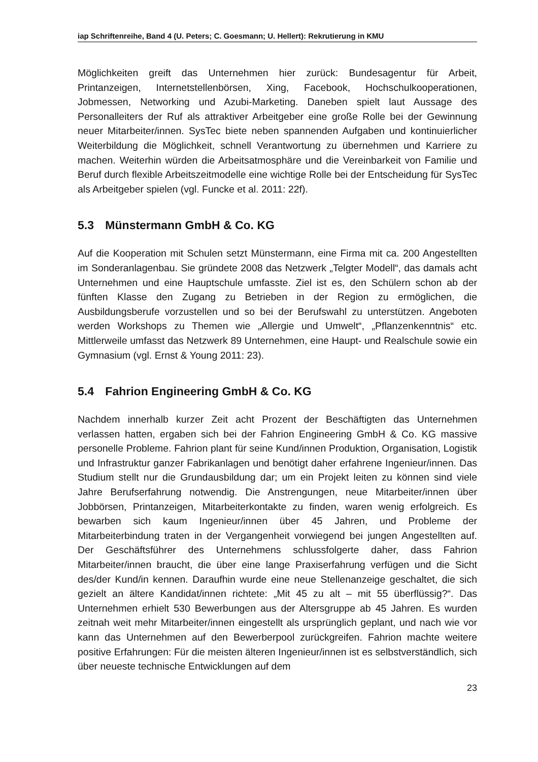iap Schriftenreihe, Band 4 (U. Peters; C. Goesmann; U. Hellert): Rekrutierung in KMU
Möglichkeiten greift das Unternehmen hier zurück: Bundesagentur für Arbeit, Printanzeigen, Internetstellenbörsen, Xing, Facebook, Hochschulkooperationen, Jobmessen, Networking und Azubi-Marketing. Daneben spielt laut Aussage des Personalleiters der Ruf als attraktiver Arbeitgeber eine große Rolle bei der Gewinnung neuer Mitarbeiter/innen. SysTec biete neben spannenden Aufgaben und kontinuierlicher Weiterbildung die Möglichkeit, schnell Verantwortung zu übernehmen und Karriere zu machen. Weiterhin würden die Arbeitsatmosphäre und die Vereinbarkeit von Familie und Beruf durch flexible Arbeitszeitmodelle eine wichtige Rolle bei der Entscheidung für SysTec als Arbeitgeber spielen (vgl. Funcke et al. 2011: 22f).
5.3 Münstermann GmbH & Co. KG
Auf die Kooperation mit Schulen setzt Münstermann, eine Firma mit ca. 200 Angestellten im Sonderanlagenbau. Sie gründete 2008 das Netzwerk „Telgter Modell“, das damals acht Unternehmen und eine Hauptschule umfasste. Ziel ist es, den Schülern schon ab der fünften Klasse den Zugang zu Betrieben in der Region zu ermöglichen, die Ausbildungsberufe vorzustellen und so bei der Berufswahl zu unterstützen. Angeboten werden Workshops zu Themen wie „Allergie und Umwelt“, „Pflanzenkenntnis“ etc. Mittlerweile umfasst das Netzwerk 89 Unternehmen, eine Haupt- und Realschule sowie ein Gymnasium (vgl. Ernst & Young 2011: 23).
5.4 Fahrion Engineering GmbH & Co. KG
Nachdem innerhalb kurzer Zeit acht Prozent der Beschäftigten das Unternehmen verlassen hatten, ergaben sich bei der Fahrion Engineering GmbH & Co. KG massive personelle Probleme. Fahrion plant für seine Kund/innen Produktion, Organisation, Logistik und Infrastruktur ganzer Fabrikanlagen und benötigt daher erfahrene Ingenieur/innen. Das Studium stellt nur die Grundausbildung dar; um ein Projekt leiten zu können sind viele Jahre Berufserfahrung notwendig. Die Anstrengungen, neue Mitarbeiter/innen über Jobbörsen, Printanzeigen, Mitarbeiterkontakte zu finden, waren wenig erfolgreich. Es bewarben sich kaum Ingenieur/innen über 45 Jahren, und Probleme der Mitarbeiterbindung traten in der Vergangenheit vorwiegend bei jungen Angestellten auf. Der Geschäftsführer des Unternehmens schlussfolgerte daher, dass Fahrion Mitarbeiter/innen braucht, die über eine lange Praxiserfahrung verfügen und die Sicht des/der Kund/in kennen. Daraufhin wurde eine neue Stellenanzeige geschaltet, die sich gezielt an ältere Kandidat/innen richtete: „Mit 45 zu alt – mit 55 überflüssig?“. Das Unternehmen erhielt 530 Bewerbungen aus der Altersgruppe ab 45 Jahren. Es wurden zeitnah weit mehr Mitarbeiter/innen eingestellt als ursprünglich geplant, und nach wie vor kann das Unternehmen auf den Bewerberpool zurückgreifen. Fahrion machte weitere positive Erfahrungen: Für die meisten älteren Ingenieur/innen ist es selbstverständlich, sich über neueste technische Entwicklungen auf dem
23